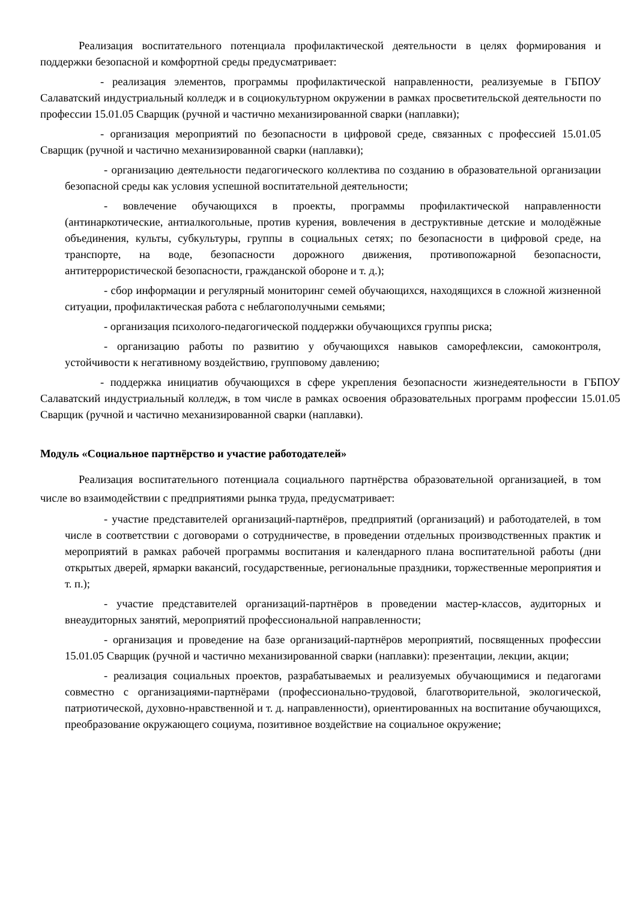Реализация воспитательного потенциала профилактической деятельности в целях формирования и поддержки безопасной и комфортной среды предусматривает:
- реализация элементов, программы профилактической направленности, реализуемые в ГБПОУ Салаватский индустриальный колледж и в социокультурном окружении в рамках просветительской деятельности по профессии 15.01.05 Сварщик (ручной и частично механизированной сварки (наплавки);
- организация мероприятий по безопасности в цифровой среде, связанных с профессией 15.01.05 Сварщик (ручной и частично механизированной сварки (наплавки);
- организацию деятельности педагогического коллектива по созданию в образовательной организации безопасной среды как условия успешной воспитательной деятельности;
- вовлечение обучающихся в проекты, программы профилактической направленности (антинаркотические, антиалкогольные, против курения, вовлечения в деструктивные детские и молодёжные объединения, культы, субкультуры, группы в социальных сетях; по безопасности в цифровой среде, на транспорте, на воде, безопасности дорожного движения, противопожарной безопасности, антитеррористической безопасности, гражданской обороне и т. д.);
- сбор информации и регулярный мониторинг семей обучающихся, находящихся в сложной жизненной ситуации, профилактическая работа с неблагополучными семьями;
- организация психолого-педагогической поддержки обучающихся группы риска;
- организацию работы по развитию у обучающихся навыков саморефлексии, самоконтроля, устойчивости к негативному воздействию, групповому давлению;
- поддержка инициатив обучающихся в сфере укрепления безопасности жизнедеятельности в ГБПОУ Салаватский индустриальный колледж, в том числе в рамках освоения образовательных программ профессии 15.01.05 Сварщик (ручной и частично механизированной сварки (наплавки).
Модуль «Социальное партнёрство и участие работодателей»
Реализация воспитательного потенциала социального партнёрства образовательной организацией, в том числе во взаимодействии с предприятиями рынка труда, предусматривает:
- участие представителей организаций-партнёров, предприятий (организаций) и работодателей, в том числе в соответствии с договорами о сотрудничестве, в проведении отдельных производственных практик и мероприятий в рамках рабочей программы воспитания и календарного плана воспитательной работы (дни открытых дверей, ярмарки вакансий, государственные, региональные праздники, торжественные мероприятия и т. п.);
- участие представителей организаций-партнёров в проведении мастер-классов, аудиторных и внеаудиторных занятий, мероприятий профессиональной направленности;
- организация и проведение на базе организаций-партнёров мероприятий, посвященных профессии 15.01.05 Сварщик (ручной и частично механизированной сварки (наплавки): презентации, лекции, акции;
- реализация социальных проектов, разрабатываемых и реализуемых обучающимися и педагогами совместно с организациями-партнёрами (профессионально-трудовой, благотворительной, экологической, патриотической, духовно-нравственной и т. д. направленности), ориентированных на воспитание обучающихся, преобразование окружающего социума, позитивное воздействие на социальное окружение;